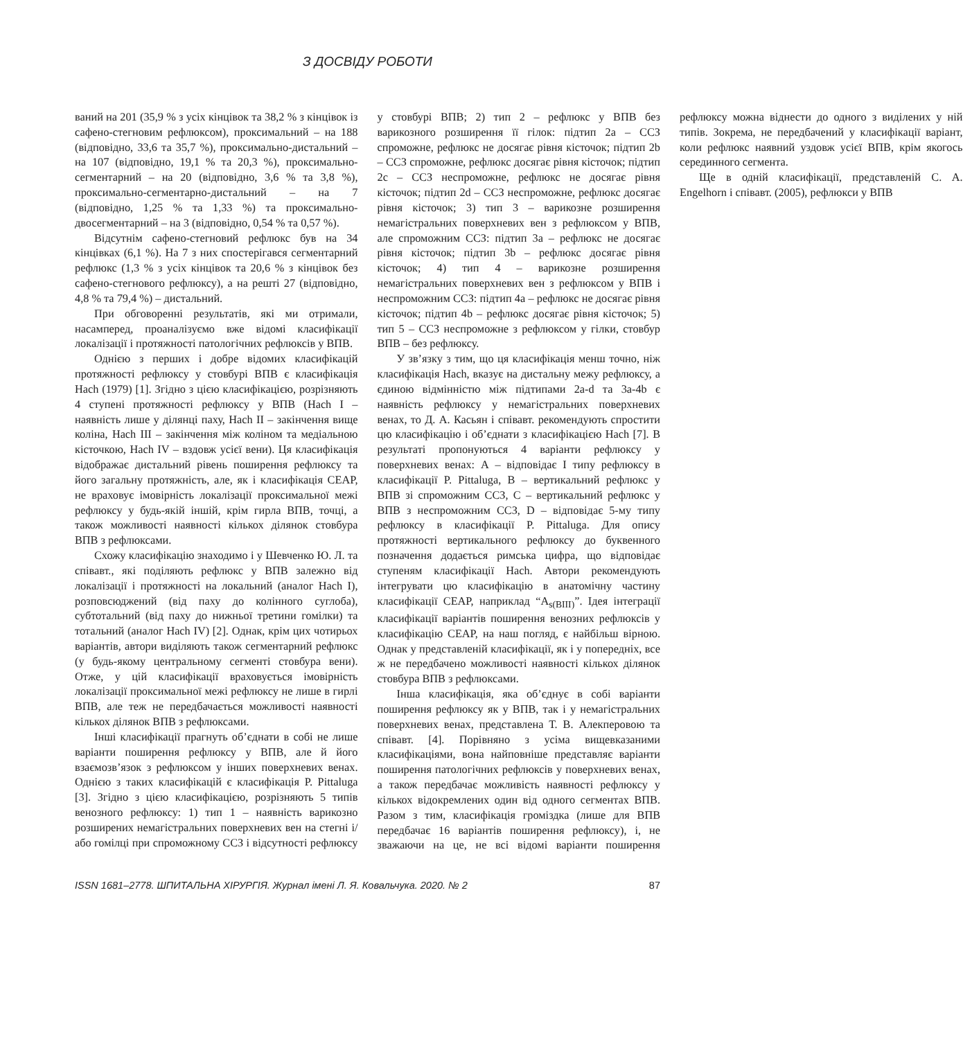З ДОСВІДУ РОБОТИ
ваний на 201 (35,9 % з усіх кінцівок та 38,2 % з кінцівок із сафено-стегновим рефлюксом), проксимальний – на 188 (відповідно, 33,6 та 35,7 %), проксимально-дистальний – на 107 (відповідно, 19,1 % та 20,3 %), проксимально-сегментарний – на 20 (відповідно, 3,6 % та 3,8 %), проксимально-сегментарно-дистальний – на 7 (відповідно, 1,25 % та 1,33 %) та проксимально-двосегментарний – на 3 (відповідно, 0,54 % та 0,57 %).
Відсутнім сафено-стегновий рефлюкс був на 34 кінцівках (6,1 %). На 7 з них спостерігався сегментарний рефлюкс (1,3 % з усіх кінцівок та 20,6 % з кінцівок без сафено-стегнового рефлюксу), а на решті 27 (відповідно, 4,8 % та 79,4 %) – дистальний.
При обговоренні результатів, які ми отримали, насамперед, проаналізуємо вже відомі класифікації локалізації і протяжності патологічних рефлюксів у ВПВ.
Однією з перших і добре відомих класифікацій протяжності рефлюксу у стовбурі ВПВ є класифікація Hach (1979) [1]. Згідно з цією класифікацією, розрізняють 4 ступені протяжності рефлюксу у ВПВ (Hach I – наявність лише у ділянці паху, Hach II – закінчення вище коліна, Hach III – закінчення між коліном та медіальною кісточкою, Hach IV – вздовж усієї вени). Ця класифікація відображає дистальний рівень поширення рефлюксу та його загальну протяжність, але, як і класифікація CEAP, не враховує імовірність локалізації проксимальної межі рефлюксу у будь-якій іншій, крім гирла ВПВ, точці, а також можливості наявності кількох ділянок стовбура ВПВ з рефлюксами.
Схожу класифікацію знаходимо і у Шевченко Ю. Л. та співавт., які поділяють рефлюкс у ВПВ залежно від локалізації і протяжності на локальний (аналог Hach I), розповсюджений (від паху до колінного суглоба), субтотальний (від паху до нижньої третини гомілки) та тотальний (аналог Hach IV) [2]. Однак, крім цих чотирьох варіантів, автори виділяють також сегментарний рефлюкс (у будь-якому центральному сегменті стовбура вени). Отже, у цій класифікації враховується імовірність локалізації проксимальної межі рефлюксу не лише в гирлі ВПВ, але теж не передбачається можливості наявності кількох ділянок ВПВ з рефлюксами.
Інші класифікації прагнуть об’єднати в собі не лише варіанти поширення рефлюксу у ВПВ, але й його взаємозв’язок з рефлюксом у інших поверхневих венах. Однією з таких класифікацій є класифікація P. Pittaluga [3]. Згідно з цією класифікацією, розрізняють 5 типів венозного рефлюксу: 1) тип 1 – наявність варикозно розширених немагістральних поверхневих вен на стегні і/або гомілці при спроможному ССЗ і відсутності рефлюксу у стовбурі ВПВ; 2) тип 2 – рефлюкс у ВПВ без варикозного розширення її гілок: підтип 2a – ССЗ спроможне, рефлюкс не досягає рівня кісточок; підтип 2b – ССЗ спроможне, рефлюкс досягає рівня кісточок; підтип 2c – ССЗ неспроможне, рефлюкс не досягає рівня кісточок; підтип 2d – ССЗ неспроможне, рефлюкс досягає рівня кісточок; 3) тип 3 – варикозне розширення немагістральних поверхневих вен з рефлюксом у ВПВ, але спроможним ССЗ: підтип 3a – рефлюкс не досягає рівня кісточок; підтип 3b – рефлюкс досягає рівня кісточок; 4) тип 4 – варикозне розширення немагістральних поверхневих вен з рефлюксом у ВПВ і неспроможним ССЗ: підтип 4a – рефлюкс не досягає рівня кісточок; підтип 4b – рефлюкс досягає рівня кісточок; 5) тип 5 – ССЗ неспроможне з рефлюксом у гілки, стовбур ВПВ – без рефлюксу.
У зв’язку з тим, що ця класифікація менш точно, ніж класифікація Hach, вказує на дистальну межу рефлюксу, а єдиною відмінністю між підтипами 2a-d та 3a-4b є наявність рефлюксу у немагістральних поверхневих венах, то Д. А. Касьян і співавт. рекомендують спростити цю класифікацію і об’єднати з класифікацією Hach [7]. В результаті пропонуються 4 варіанти рефлюксу у поверхневих венах: А – відповідає І типу рефлюксу в класифікації P. Pittaluga, В – вертикальний рефлюкс у ВПВ зі спроможним ССЗ, С – вертикальний рефлюкс у ВПВ з неспроможним ССЗ, D – відповідає 5-му типу рефлюксу в класифікації P. Pittaluga. Для опису протяжності вертикального рефлюксу до буквенного позначення додається римська цифра, що відповідає ступеням класифікації Hach. Автори рекомендують інтегрувати цю класифікацію в анатомічну частину класифікації CEAP, наприклад “A<sub>s(BIII)</sub>”. Ідея інтеграції класифікації варіантів поширення венозних рефлюксів у класифікацію CEAP, на наш погляд, є найбільш вірною. Однак у представленій класифікації, як і у попередніх, все ж не передбачено можливості наявності кількох ділянок стовбура ВПВ з рефлюксами.
Інша класифікація, яка об’єднує в собі варіанти поширення рефлюксу як у ВПВ, так і у немагістральних поверхневих венах, представлена Т. В. Алекперовою та співавт. [4]. Порівняно з усіма вищевказаними класифікаціями, вона найповніше представляє варіанти поширення патологічних рефлюксів у поверхневих венах, а також передбачає можливість наявності рефлюксу у кількох відокремлених один від одного сегментах ВПВ. Разом з тим, класифікація громіздка (лише для ВПВ передбачає 16 варіантів поширення рефлюксу), і, не зважаючи на це, не всі відомі варіанти поширення рефлюксу можна віднести до одного з виділених у ній типів. Зокрема, не передбачений у класифікації варіант, коли рефлюкс наявний уздовж усієї ВПВ, крім якогось серединного сегмента.
Ще в одній класифікації, представленій C. A. Engelhorn і співавт. (2005), рефлюкси у ВПВ
ISSN 1681–2778. ШПИТАЛЬНА ХІРУРГІЯ. Журнал імені Л. Я. Ковальчука. 2020. № 2 87